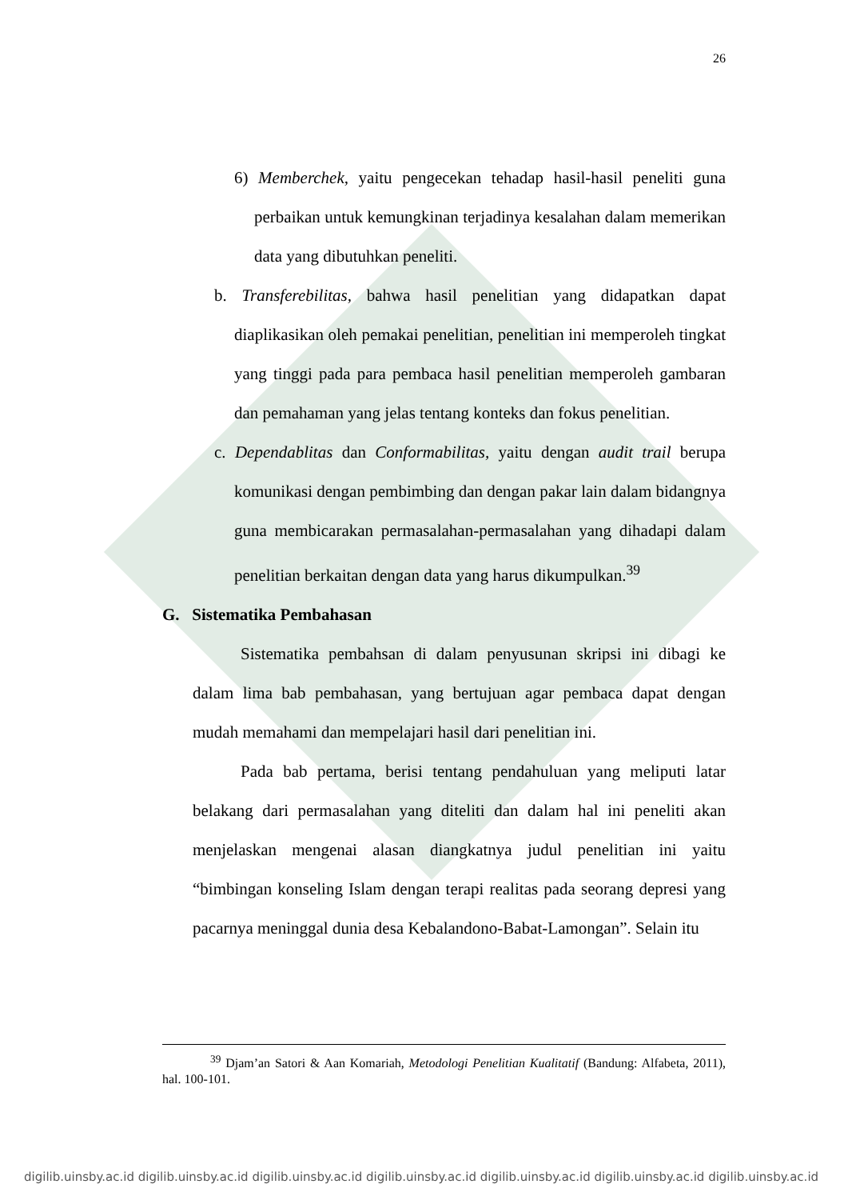26
6) Memberchek, yaitu pengecekan tehadap hasil-hasil peneliti guna perbaikan untuk kemungkinan terjadinya kesalahan dalam memerikan data yang dibutuhkan peneliti.
b. Transferebilitas, bahwa hasil penelitian yang didapatkan dapat diaplikasikan oleh pemakai penelitian, penelitian ini memperoleh tingkat yang tinggi pada para pembaca hasil penelitian memperoleh gambaran dan pemahaman yang jelas tentang konteks dan fokus penelitian.
c. Dependablitas dan Conformabilitas, yaitu dengan audit trail berupa komunikasi dengan pembimbing dan dengan pakar lain dalam bidangnya guna membicarakan permasalahan-permasalahan yang dihadapi dalam penelitian berkaitan dengan data yang harus dikumpulkan.<sup>39</sup>
G. Sistematika Pembahasan
Sistematika pembahsan di dalam penyusunan skripsi ini dibagi ke dalam lima bab pembahasan, yang bertujuan agar pembaca dapat dengan mudah memahami dan mempelajari hasil dari penelitian ini.
Pada bab pertama, berisi tentang pendahuluan yang meliputi latar belakang dari permasalahan yang diteliti dan dalam hal ini peneliti akan menjelaskan mengenai alasan diangkatnya judul penelitian ini yaitu “bimbingan konseling Islam dengan terapi realitas pada seorang depresi yang pacarnya meninggal dunia desa Kebalandono-Babat-Lamongan”. Selain itu
<sup>39</sup> Djam’an Satori & Aan Komariah, Metodologi Penelitian Kualitatif (Bandung: Alfabeta, 2011), hal. 100-101.
digilib.uinsby.ac.id digilib.uinsby.ac.id digilib.uinsby.ac.id digilib.uinsby.ac.id digilib.uinsby.ac.id digilib.uinsby.ac.id digilib.uinsby.ac.id